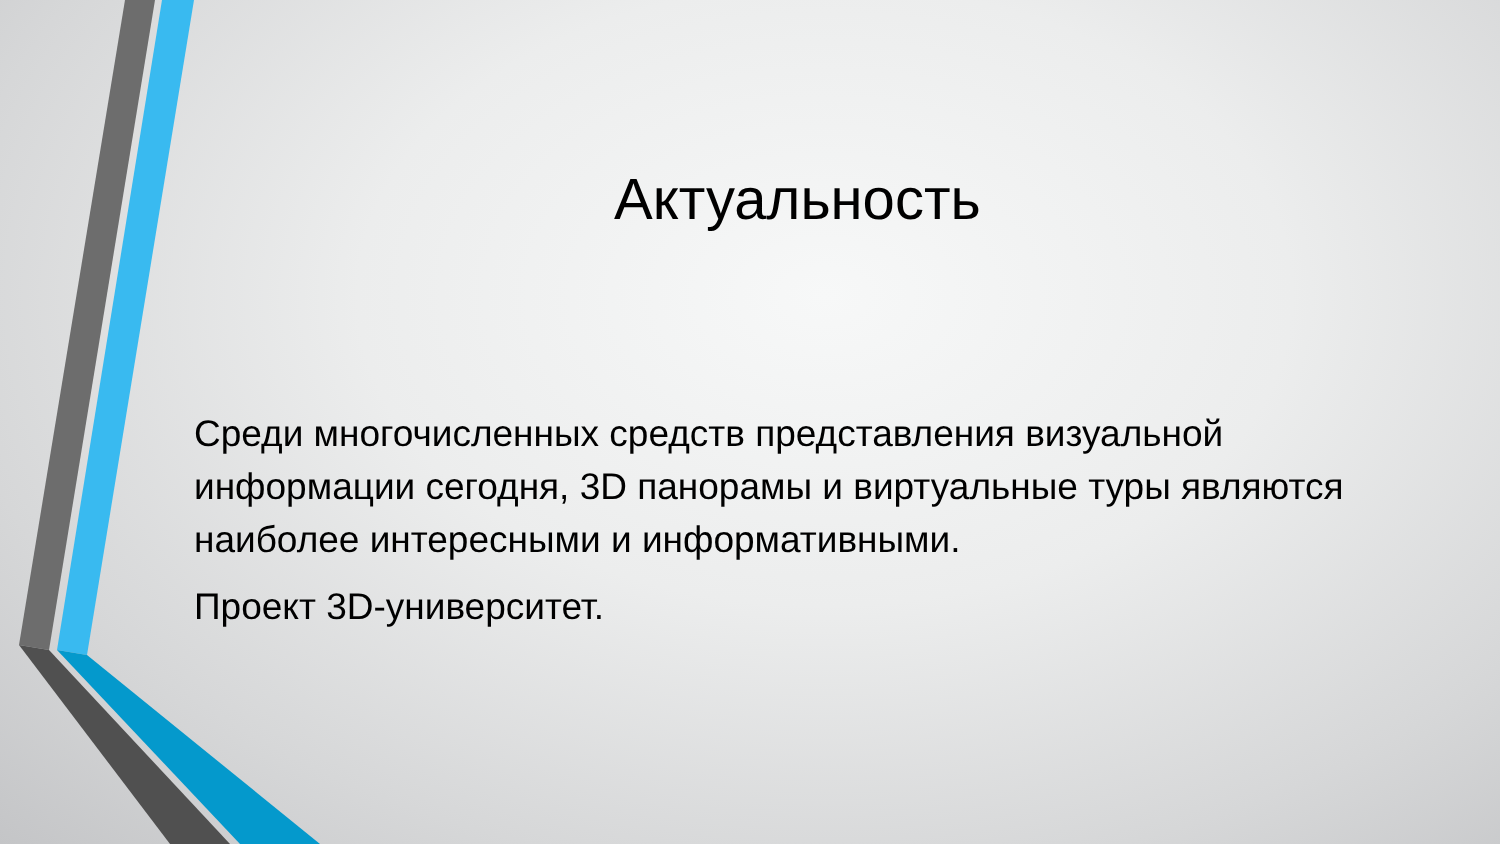Актуальность
Среди многочисленных средств представления визуальной информации сегодня, 3D панорамы и виртуальные туры являются наиболее интересными и информативными.
Проект 3D-университет.